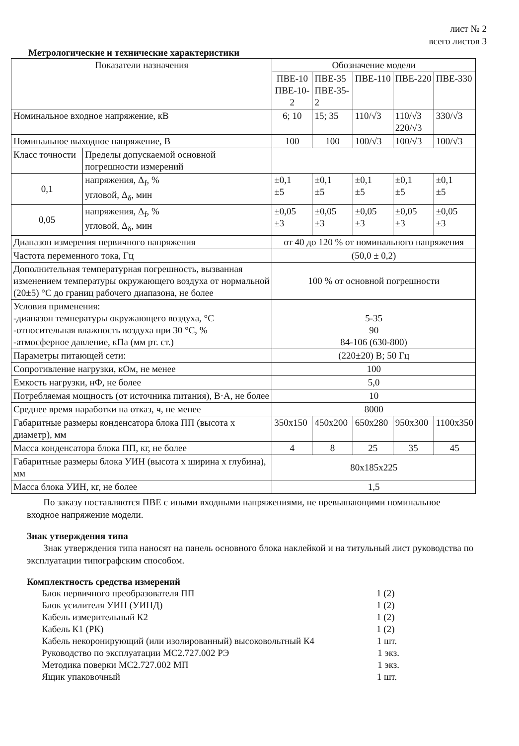лист № 2
всего листов 3
Метрологические и технические характеристики
| Показатели назначения | | Обозначение модели | | | | |
| --- | --- | --- | --- | --- | --- | --- |
| | | ПВЕ-10 ПВЕ-10-2 | ПВЕ-35 ПВЕ-35-2 | ПВЕ-110 | ПВЕ-220 | ПВЕ-330 |
| Номинальное входное напряжение, кВ | | 6; 10 | 15; 35 | 110/√3 | 110/√3 220/√3 | 330/√3 |
| Номинальное выходное напряжение, В | | 100 | 100 | 100/√3 | 100/√3 | 100/√3 |
| Класс точности | Пределы допускаемой основной погрешности измерений | | | | | |
| 0,1 | напряжения, Δ<sub>f</sub>, % угловой, Δ<sub>δ</sub>, мин | ±0,1 ±5 | ±0,1 ±5 | ±0,1 ±5 | ±0,1 ±5 | ±0,1 ±5 |
| 0,05 | напряжения, Δ<sub>f</sub>, % угловой, Δ<sub>δ</sub>, мин | ±0,05 ±3 | ±0,05 ±3 | ±0,05 ±3 | ±0,05 ±3 | ±0,05 ±3 |
| Диапазон измерения первичного напряжения | | от 40 до 120 % от номинального напряжения | | | | |
| Частота переменного тока, Гц | | (50,0 ± 0,2) | | | | |
| Дополнительная температурная погрешность, вызванная изменением температуры окружающего воздуха от нормальной (20±5) °С до границ рабочего диапазона, не более | | 100 % от основной погрешности | | | | |
| Условия применения: -диапазон температуры окружающего воздуха, °С -относительная влажность воздуха при 30 °С, % -атмосферное давление, кПа (мм рт. ст.) | | 5-35 90 84-106 (630-800) | | | | |
| Параметры питающей сети: | | (220±20) В; 50 Гц | | | | |
| Сопротивление нагрузки, кОм, не менее | | 100 | | | | |
| Емкость нагрузки, нФ, не более | | 5,0 | | | | |
| Потребляемая мощность (от источника питания), В·А, не более | | 10 | | | | |
| Среднее время наработки на отказ, ч, не менее | | 8000 | | | | |
| Габаритные размеры конденсатора блока ПП (высота х диаметр), мм | | 350x150 | 450x200 | 650x280 | 950x300 | 1100x350 |
| Масса конденсатора блока ПП, кг, не более | | 4 | 8 | 25 | 35 | 45 |
| Габаритные размеры блока УИН (высота х ширина х глубина), мм | | 80x185x225 | | | | |
| Масса блока УИН, кг, не более | | 1,5 | | | | |
По заказу поставляются ПВЕ с иными входными напряжениями, не превышающими номинальное входное напряжение модели.
Знак утверждения типа
Знак утверждения типа наносят на панель основного блока наклейкой и на титульный лист руководства по эксплуатации типографским способом.
Комплектность средства измерений
Блок первичного преобразователя ПП 1 (2)
Блок усилителя УИН (УИНД) 1 (2)
Кабель измерительный К2 1 (2)
Кабель К1 (РК) 1 (2)
Кабель некоронирующий (или изолированный) высоковольтный К4 1 шт.
Руководство по эксплуатации МС2.727.002 РЭ 1 экз.
Методика поверки МС2.727.002 МП 1 экз.
Ящик упаковочный 1 шт.